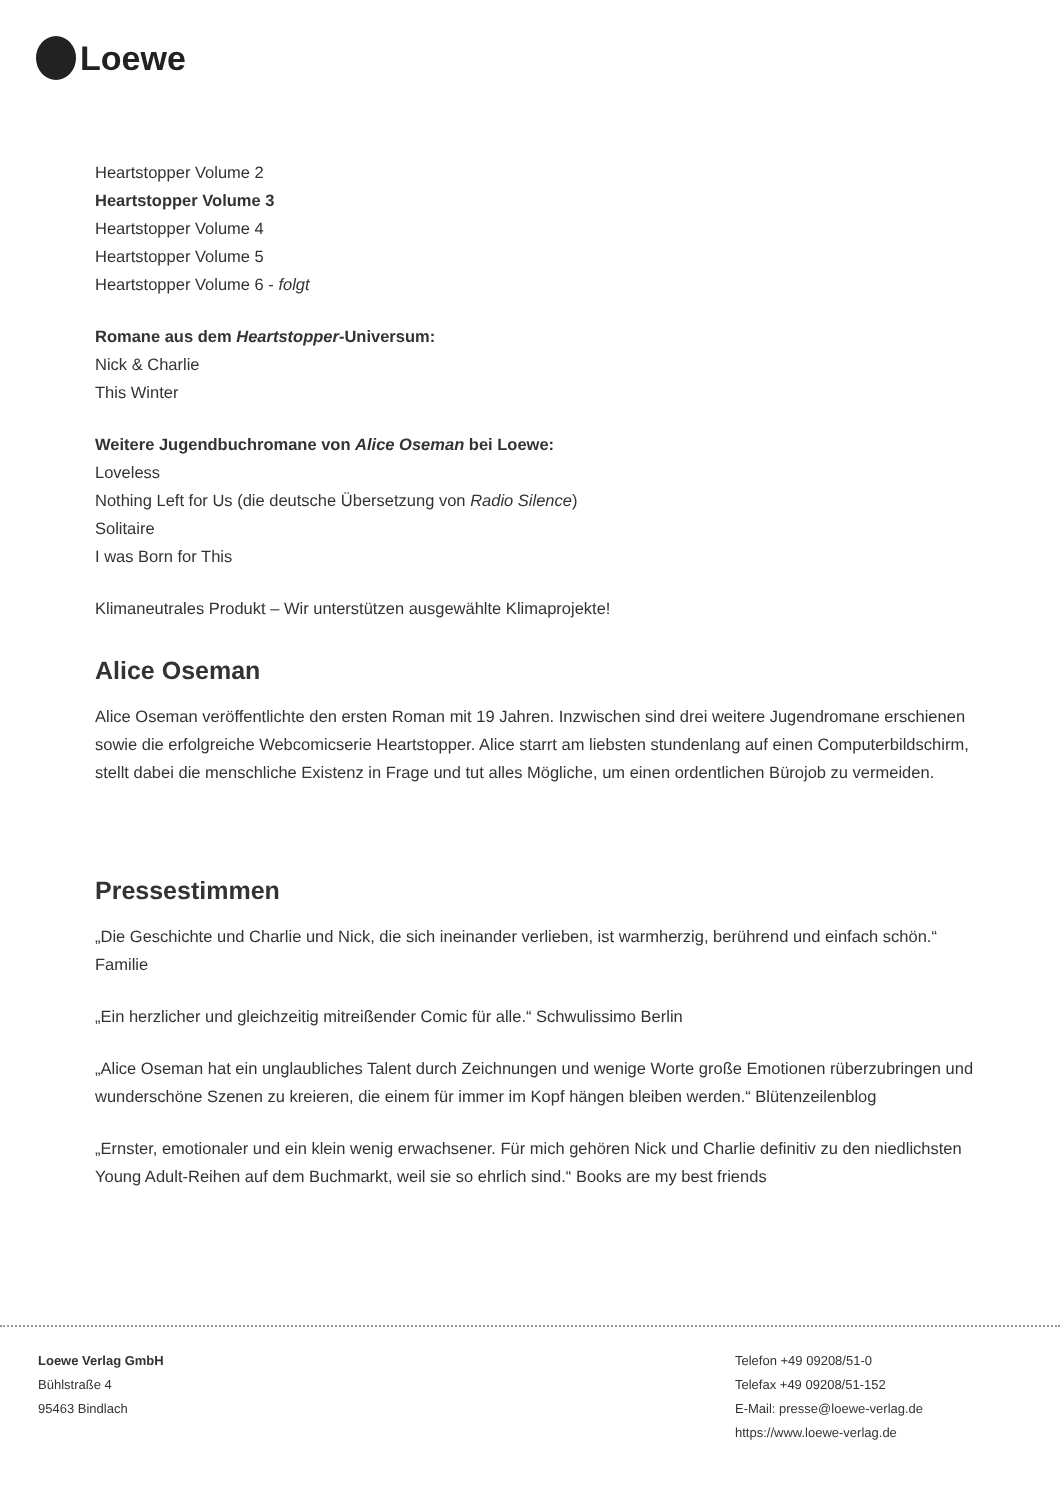Loewe
Heartstopper Volume 2
Heartstopper Volume 3
Heartstopper Volume 4
Heartstopper Volume 5
Heartstopper Volume 6 - folgt
Romane aus dem Heartstopper-Universum:
Nick & Charlie
This Winter
Weitere Jugendbuchromane von Alice Oseman bei Loewe:
Loveless
Nothing Left for Us (die deutsche Übersetzung von Radio Silence)
Solitaire
I was Born for This
Klimaneutrales Produkt – Wir unterstützen ausgewählte Klimaprojekte!
Alice Oseman
Alice Oseman veröffentlichte den ersten Roman mit 19 Jahren. Inzwischen sind drei weitere Jugendromane erschienen sowie die erfolgreiche Webcomicserie Heartstopper. Alice starrt am liebsten stundenlang auf einen Computerbildschirm, stellt dabei die menschliche Existenz in Frage und tut alles Mögliche, um einen ordentlichen Bürojob zu vermeiden.
Pressestimmen
„Die Geschichte und Charlie und Nick, die sich ineinander verlieben, ist warmherzig, berührend und einfach schön.“ Familie
„Ein herzlicher und gleichzeitig mitreißender Comic für alle.“ Schwulissimo Berlin
„Alice Oseman hat ein unglaubliches Talent durch Zeichnungen und wenige Worte große Emotionen rüberzubringen und wunderschöne Szenen zu kreieren, die einem für immer im Kopf hängen bleiben werden.“ Blütenzeilenblog
„Ernster, emotionaler und ein klein wenig erwachsener. Für mich gehören Nick und Charlie definitiv zu den niedlichsten Young Adult-Reihen auf dem Buchmarkt, weil sie so ehrlich sind.“ Books are my best friends
Loewe Verlag GmbH
Bühlstraße 4
95463 Bindlach
Telefon +49 09208/51-0
Telefax +49 09208/51-152
E-Mail: presse@loewe-verlag.de
https://www.loewe-verlag.de